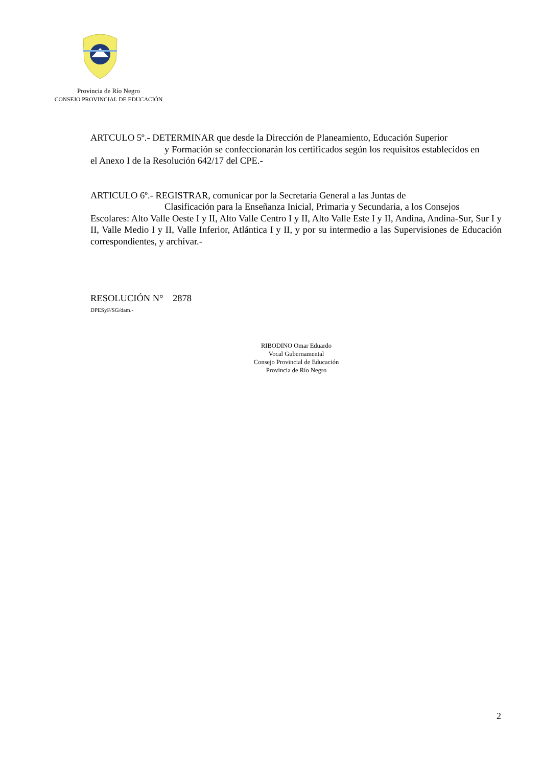Provincia de Río Negro
CONSEJO PROVINCIAL DE EDUCACIÓN
ARTCULO 5º.- DETERMINAR que desde la Dirección de Planeamiento, Educación Superior
y Formación se confeccionarán los certificados según los requisitos establecidos en
el Anexo I de la Resolución 642/17 del CPE.-
ARTICULO 6º.- REGISTRAR, comunicar por la Secretaría General a las Juntas de
Clasificación para la Enseñanza Inicial, Primaria y Secundaria, a los Consejos
Escolares: Alto Valle Oeste I y II, Alto Valle Centro I y II, Alto Valle Este I y II, Andina, Andina-Sur, Sur I y II, Valle Medio I y II, Valle Inferior, Atlántica I y II, y por su intermedio a las Supervisiones de Educación correspondientes, y archivar.-
RESOLUCIÓN N° 2878
DPESyF/SG/dam.-
RIBODINO Omar Eduardo
Vocal Gubernamental
Consejo Provincial de Educación
Provincia de Río Negro
2